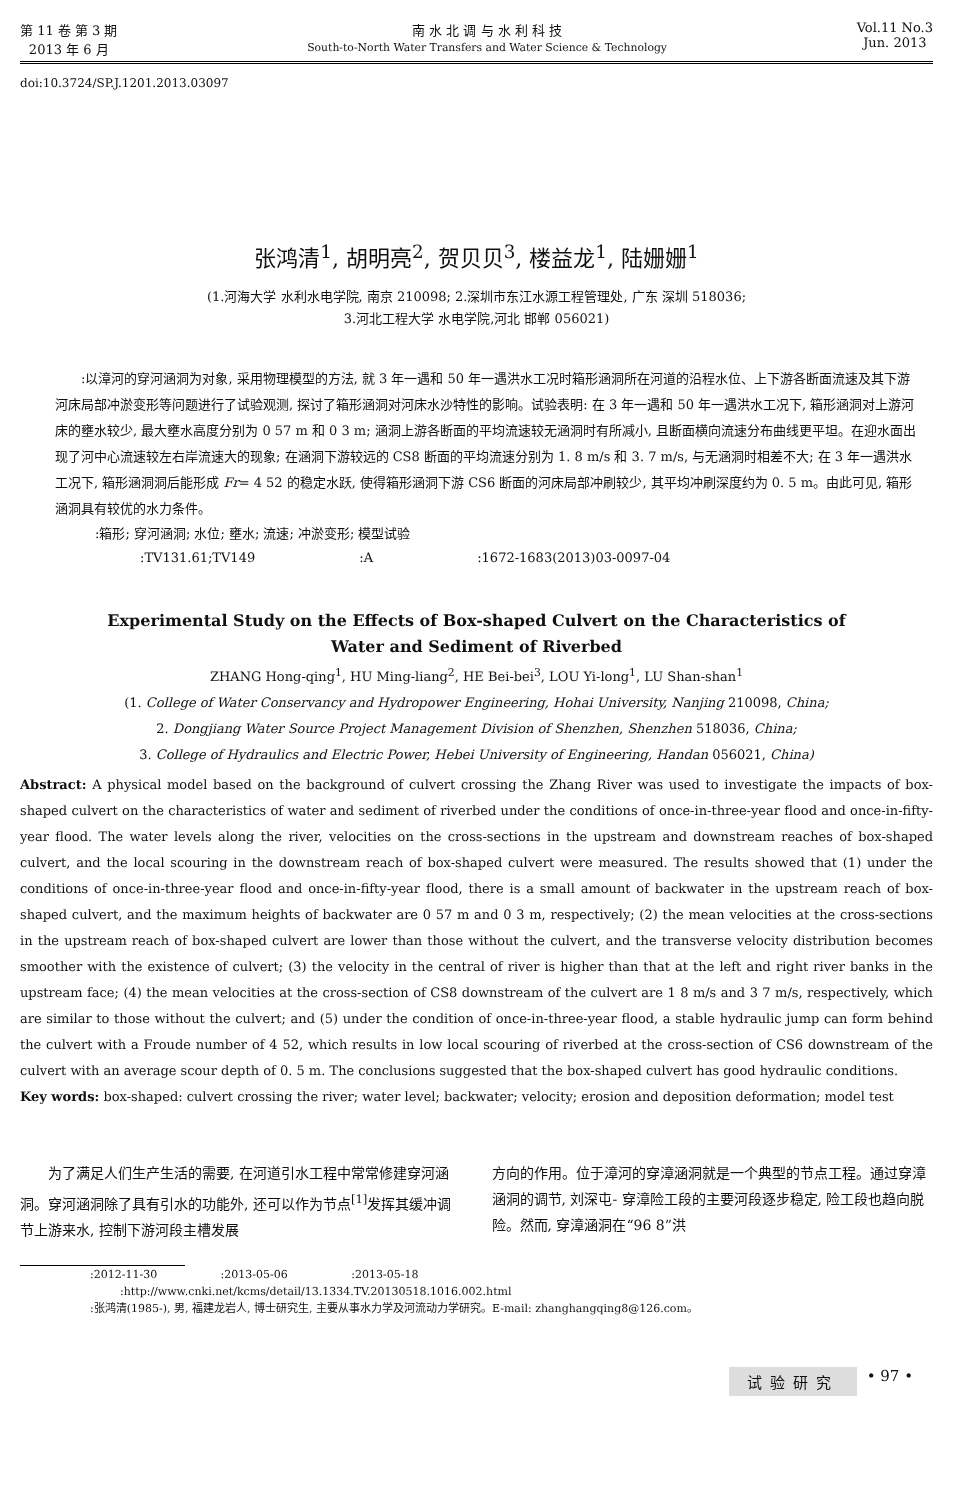第 11 卷 第 3 期
2013 年 6 月
南 水 北 调 与 水 利 科 技
South-to-North Water Transfers and Water Science & Technology
Vol.11 No.3
Jun. 2013
doi:10.3724/SP.J.1201.2013.03097
张鸿清<sup>1</sup>, 胡明亮<sup>2</sup>, 贺贝贝<sup>3</sup>, 楼益龙<sup>1</sup>, 陆姗姗<sup>1</sup>
(1.河海大学 水利水电学院, 南京 210098; 2.深圳市东江水源工程管理处, 广东 深圳 518036;
3.河北工程大学 水电学院,河北 邯郸 056021)
:以漳河的穿河涵洞为对象, 采用物理模型的方法, 就 3 年一遇和 50 年一遇洪水工况时箱形涵洞所在河道的沿程水位、上下游各断面流速及其下游河床局部冲淤变形等问题进行了试验观测, 探讨了箱形涵洞对河床水沙特性的影响。试验表明: 在 3 年一遇和 50 年一遇洪水工况下, 箱形涵洞对上游河床的壅水较少, 最大壅水高度分别为 0 57 m 和 0 3 m; 涵洞上游各断面的平均流速较无涵洞时有所减小, 且断面横向流速分布曲线更平坦。在迎水面出现了河中心流速较左右岸流速大的现象; 在涵洞下游较远的 CS8 断面的平均流速分别为 1. 8 m/s 和 3. 7 m/s, 与无涵洞时相差不大; 在 3 年一遇洪水工况下, 箱形涵洞洞后能形成 Fr= 4 52 的稳定水跃, 使得箱形涵洞下游 CS6 断面的河床局部冲刷较少, 其平均冲刷深度约为 0. 5 m。由此可见, 箱形涵洞具有较优的水力条件。
:箱形; 穿河涵洞; 水位; 壅水; 流速; 冲淤变形; 模型试验
:TV131.61;TV149 :A :1672-1683(2013)03-0097-04
Experimental Study on the Effects of Box-shaped Culvert on the Characteristics of
Water and Sediment of Riverbed
ZHANG Hong-qing<sup>1</sup>, HU Ming-liang<sup>2</sup>, HE Bei-bei<sup>3</sup>, LOU Yi-long<sup>1</sup>, LU Shan-shan<sup>1</sup>
(1. College of Water Conservancy and Hydropower Engineering, Hohai University, Nanjing 210098, China;
2. Dongjiang Water Source Project Management Division of Shenzhen, Shenzhen 518036, China;
3. College of Hydraulics and Electric Power, Hebei University of Engineering, Handan 056021, China)
Abstract: A physical model based on the background of culvert crossing the Zhang River was used to investigate the impacts of box-shaped culvert on the characteristics of water and sediment of riverbed under the conditions of once-in-three-year flood and once-in-fifty-year flood. The water levels along the river, velocities on the cross-sections in the upstream and downstream reaches of box-shaped culvert, and the local scouring in the downstream reach of box-shaped culvert were measured. The results showed that (1) under the conditions of once-in-three-year flood and once-in-fifty-year flood, there is a small amount of backwater in the upstream reach of box-shaped culvert, and the maximum heights of backwater are 0 57 m and 0 3 m, respectively; (2) the mean velocities at the cross-sections in the upstream reach of box-shaped culvert are lower than those without the culvert, and the transverse velocity distribution becomes smoother with the existence of culvert; (3) the velocity in the central of river is higher than that at the left and right river banks in the upstream face; (4) the mean velocities at the cross-section of CS8 downstream of the culvert are 1 8 m/s and 3 7 m/s, respectively, which are similar to those without the culvert; and (5) under the condition of once-in-three-year flood, a stable hydraulic jump can form behind the culvert with a Froude number of 4 52, which results in low local scouring of riverbed at the cross-section of CS6 downstream of the culvert with an average scour depth of 0. 5 m. The conclusions suggested that the box-shaped culvert has good hydraulic conditions.
Key words: box-shaped: culvert crossing the river; water level; backwater; velocity; erosion and deposition deformation; model test
为了满足人们生产生活的需要, 在河道引水工程中常常修建穿河涵洞。穿河涵洞除了具有引水的功能外, 还可以作为节点<sup>[1]</sup>发挥其缓冲调节上游来水, 控制下游河段主槽发展
方向的作用。位于漳河的穿漳涵洞就是一个典型的节点工程。通过穿漳涵洞的调节, 刘深屯- 穿漳险工段的主要河段逐步稳定, 险工段也趋向脱险。然而, 穿漳涵洞在“96 8”洪
:2012-11-30 :2013-05-06 :2013-05-18
:http://www.cnki.net/kcms/detail/13.1334.TV.20130518.1016.002.html
:张鸿清(1985-), 男, 福建龙岩人, 博士研究生, 主要从事水力学及河流动力学研究。E-mail: zhanghangqing8@126.com。
试验研究 • 97 •